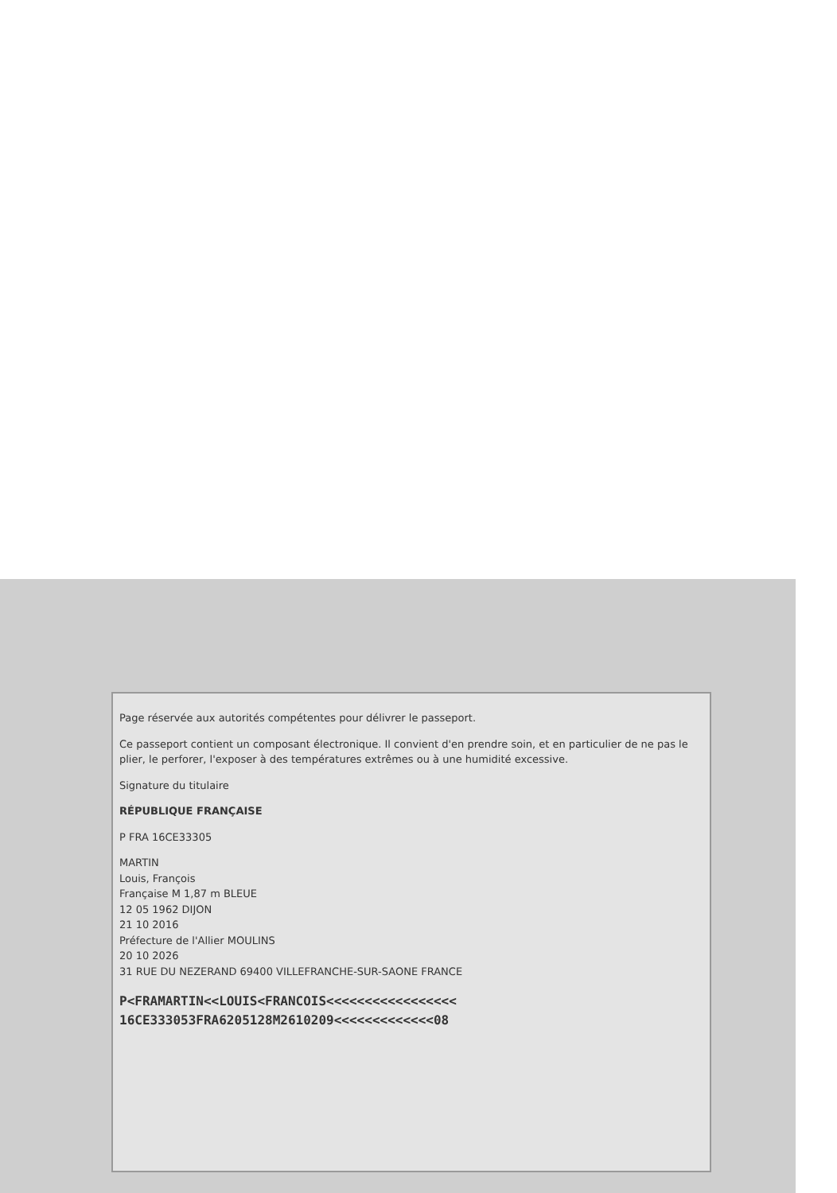Page réservée aux autorités compétentes pour délivrer le passeport.
Ce passeport contient un composant électronique. Il convient d'en prendre soin, et en particulier de ne pas le plier, le perforer, l'exposer à des températures extrêmes ou à une humidité excessive.
Signature du titulaire
RÉPUBLIQUE FRANÇAISE
P FRA 16CE33305
MARTIN
Louis, François
Française M 1,87 m BLEUE
12 05 1962 DIJON
21 10 2016
Préfecture de l'Allier MOULINS
20 10 2026
31 RUE DU NEZERAND 69400 VILLEFRANCHE-SUR-SAONE FRANCE
P<FRAMARTIN<<LOUIS<FRANCOIS<<<<<<<<<<<<<<<<<
16CE333053FRA6205128M2610209<<<<<<<<<<<<<08